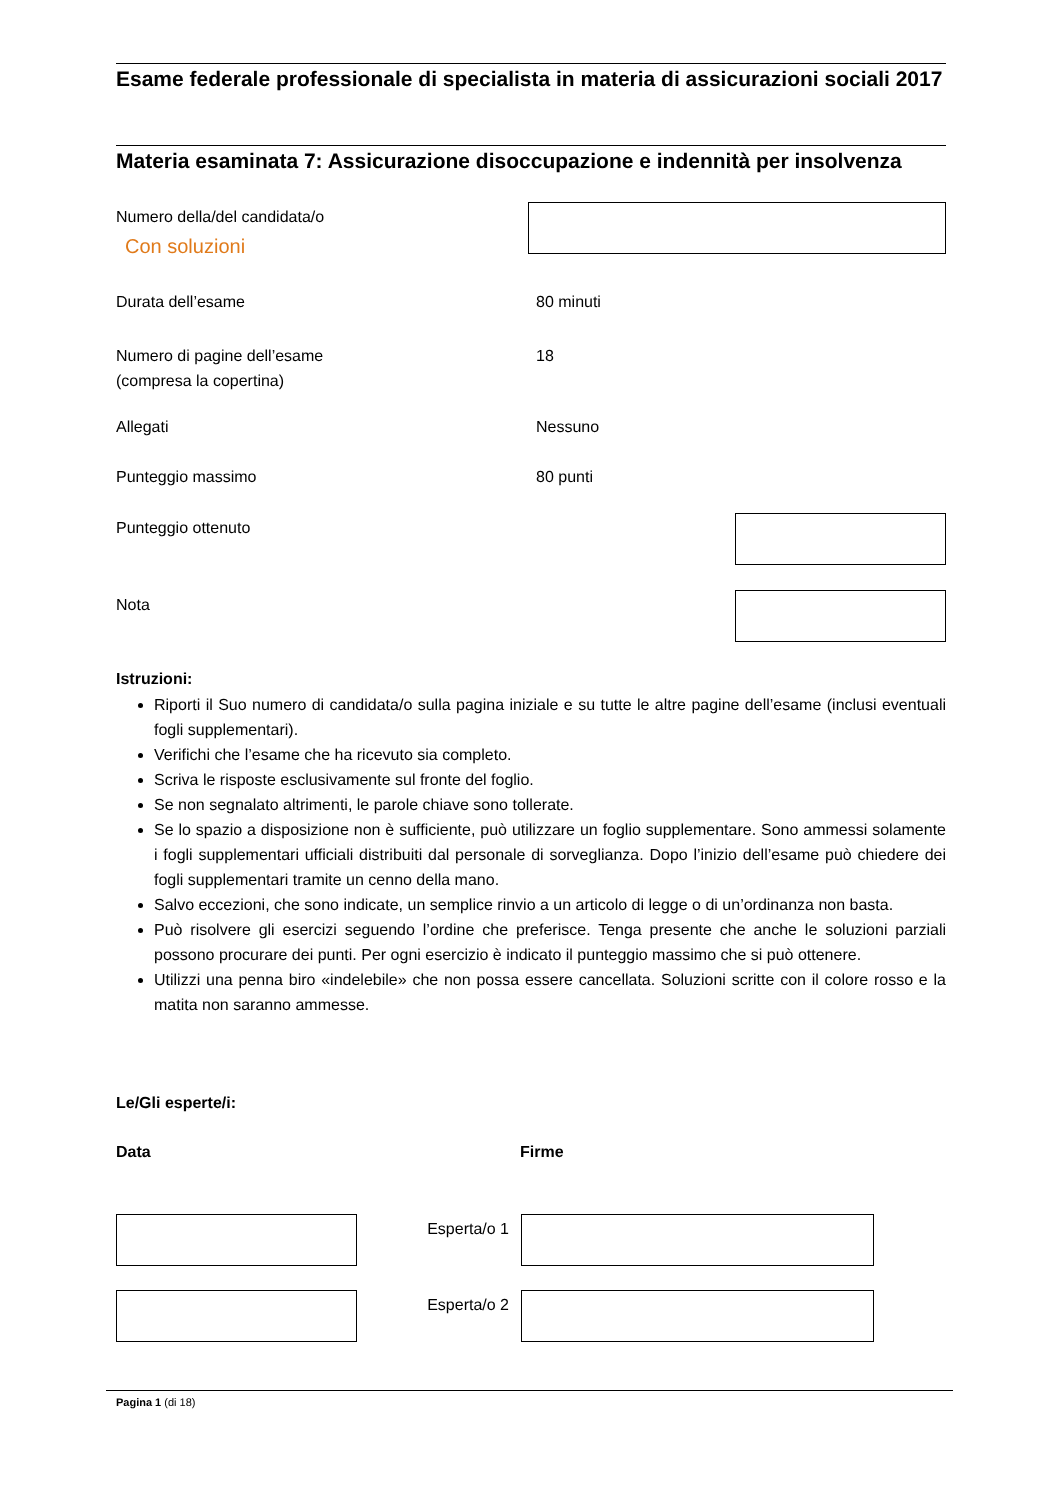Esame federale professionale di specialista in materia di assicurazioni sociali 2017
Materia esaminata 7: Assicurazione disoccupazione e indennità per insolvenza
Numero della/del candidata/o
Con soluzioni
Durata dell’esame 80 minuti
Numero di pagine dell’esame
(compresa la copertina)
18
Allegati Nessuno
Punteggio massimo 80 punti
Punteggio ottenuto
Nota
Istruzioni:
Riporti il Suo numero di candidata/o sulla pagina iniziale e su tutte le altre pagine dell’esame (inclusi eventuali fogli supplementari).
Verifichi che l’esame che ha ricevuto sia completo.
Scriva le risposte esclusivamente sul fronte del foglio.
Se non segnalato altrimenti, le parole chiave sono tollerate.
Se lo spazio a disposizione non è sufficiente, può utilizzare un foglio supplementare. Sono ammessi solamente i fogli supplementari ufficiali distribuiti dal personale di sorveglianza. Dopo l’inizio dell’esame può chiedere dei fogli supplementari tramite un cenno della mano.
Salvo eccezioni, che sono indicate, un semplice rinvio a un articolo di legge o di un’ordinanza non basta.
Può risolvere gli esercizi seguendo l’ordine che preferisce. Tenga presente che anche le soluzioni parziali possono procurare dei punti. Per ogni esercizio è indicato il punteggio massimo che si può ottenere.
Utilizzi una penna biro «indelebile» che non possa essere cancellata. Soluzioni scritte con il colore rosso e la matita non saranno ammesse.
Le/Gli esperte/i:
Data Firme
Esperta/o 1
Esperta/o 2
Pagina 1 (di 18)